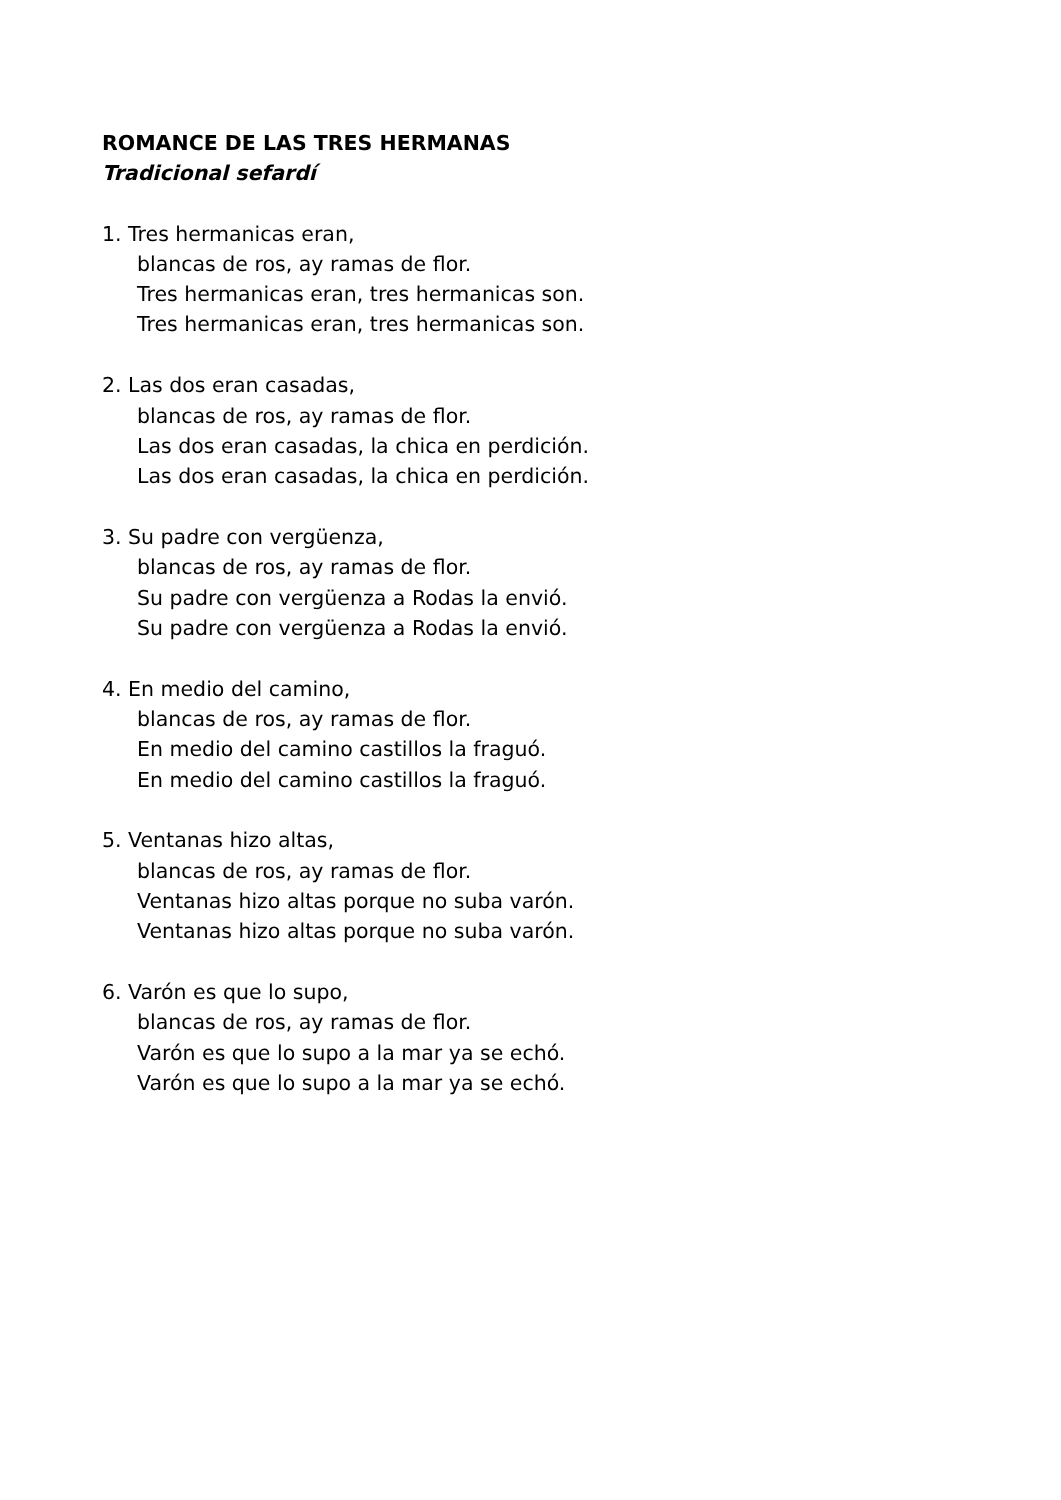ROMANCE DE LAS TRES HERMANAS
Tradicional sefardí
1. Tres hermanicas eran,
blancas de ros, ay ramas de flor.
Tres hermanicas eran, tres hermanicas son.
Tres hermanicas eran, tres hermanicas son.
2. Las dos eran casadas,
blancas de ros, ay ramas de flor.
Las dos eran casadas, la chica en perdición.
Las dos eran casadas, la chica en perdición.
3. Su padre con vergüenza,
blancas de ros, ay ramas de flor.
Su padre con vergüenza a Rodas la envió.
Su padre con vergüenza a Rodas la envió.
4. En medio del camino,
blancas de ros, ay ramas de flor.
En medio del camino castillos la fraguó.
En medio del camino castillos la fraguó.
5. Ventanas hizo altas,
blancas de ros, ay ramas de flor.
Ventanas hizo altas porque no suba varón.
Ventanas hizo altas porque no suba varón.
6. Varón es que lo supo,
blancas de ros, ay ramas de flor.
Varón es que lo supo a la mar ya se echó.
Varón es que lo supo a la mar ya se echó.